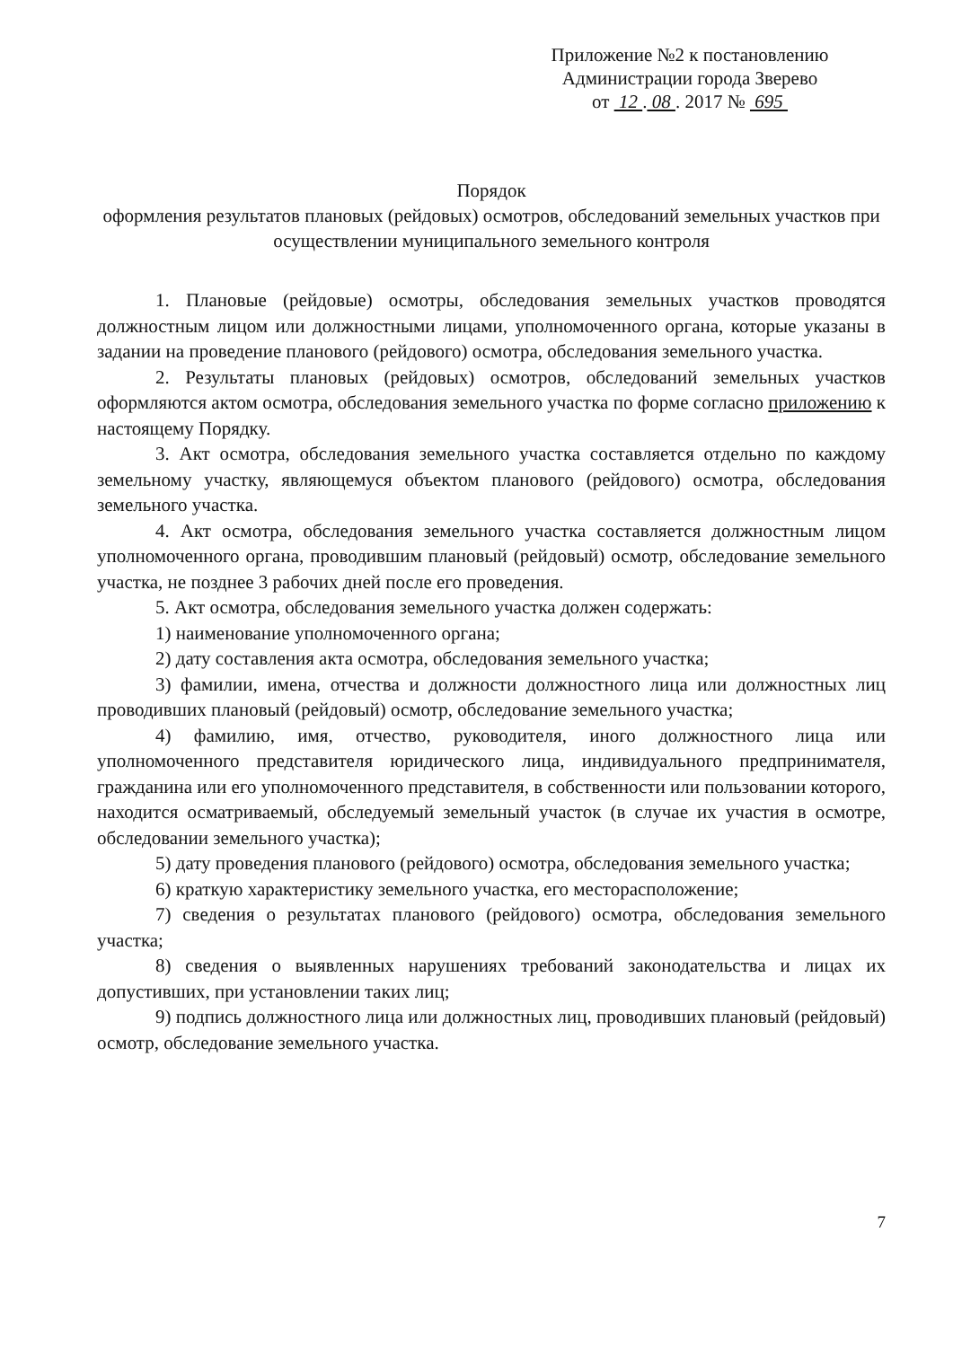Приложение №2 к постановлению
Администрации города Зверево
от 12 . 08 . 2017 № 695
Порядок
оформления результатов плановых (рейдовых) осмотров, обследований земельных участков при осуществлении муниципального земельного контроля
1. Плановые (рейдовые) осмотры, обследования земельных участков проводятся должностным лицом или должностными лицами, уполномоченного органа, которые указаны в задании на проведение планового (рейдового) осмотра, обследования земельного участка.
2. Результаты плановых (рейдовых) осмотров, обследований земельных участков оформляются актом осмотра, обследования земельного участка по форме согласно приложению к настоящему Порядку.
3. Акт осмотра, обследования земельного участка составляется отдельно по каждому земельному участку, являющемуся объектом планового (рейдового) осмотра, обследования земельного участка.
4. Акт осмотра, обследования земельного участка составляется должностным лицом уполномоченного органа, проводившим плановый (рейдовый) осмотр, обследование земельного участка, не позднее 3 рабочих дней после его проведения.
5. Акт осмотра, обследования земельного участка должен содержать:
1) наименование уполномоченного органа;
2) дату составления акта осмотра, обследования земельного участка;
3) фамилии, имена, отчества и должности должностного лица или должностных лиц проводивших плановый (рейдовый) осмотр, обследование земельного участка;
4) фамилию, имя, отчество, руководителя, иного должностного лица или уполномоченного представителя юридического лица, индивидуального предпринимателя, гражданина или его уполномоченного представителя, в собственности или пользовании которого, находится осматриваемый, обследуемый земельный участок (в случае их участия в осмотре, обследовании земельного участка);
5) дату проведения планового (рейдового) осмотра, обследования земельного участка;
6) краткую характеристику земельного участка, его месторасположение;
7) сведения о результатах планового (рейдового) осмотра, обследования земельного участка;
8) сведения о выявленных нарушениях требований законодательства и лицах их допустивших, при установлении таких лиц;
9) подпись должностного лица или должностных лиц, проводивших плановый (рейдовый) осмотр, обследование земельного участка.
7